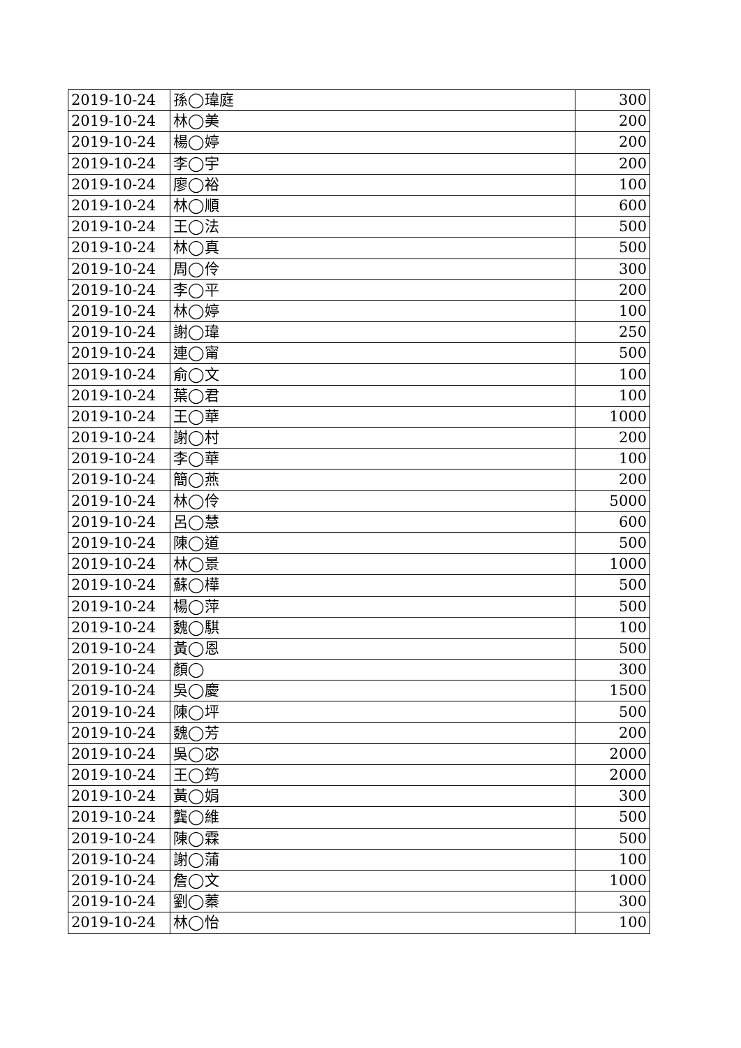| 2019-10-24 | 孫◯瑋庭 | 300 |
| 2019-10-24 | 林◯美 | 200 |
| 2019-10-24 | 楊◯婷 | 200 |
| 2019-10-24 | 李◯宇 | 200 |
| 2019-10-24 | 廖◯裕 | 100 |
| 2019-10-24 | 林◯順 | 600 |
| 2019-10-24 | 王◯法 | 500 |
| 2019-10-24 | 林◯真 | 500 |
| 2019-10-24 | 周◯伶 | 300 |
| 2019-10-24 | 李◯平 | 200 |
| 2019-10-24 | 林◯婷 | 100 |
| 2019-10-24 | 謝◯瑋 | 250 |
| 2019-10-24 | 連◯甯 | 500 |
| 2019-10-24 | 俞◯文 | 100 |
| 2019-10-24 | 葉◯君 | 100 |
| 2019-10-24 | 王◯華 | 1000 |
| 2019-10-24 | 謝◯村 | 200 |
| 2019-10-24 | 李◯華 | 100 |
| 2019-10-24 | 簡◯燕 | 200 |
| 2019-10-24 | 林◯伶 | 5000 |
| 2019-10-24 | 呂◯慧 | 600 |
| 2019-10-24 | 陳◯道 | 500 |
| 2019-10-24 | 林◯景 | 1000 |
| 2019-10-24 | 蘇◯樺 | 500 |
| 2019-10-24 | 楊◯萍 | 500 |
| 2019-10-24 | 魏◯騏 | 100 |
| 2019-10-24 | 黃◯恩 | 500 |
| 2019-10-24 | 顏◯ | 300 |
| 2019-10-24 | 吳◯慶 | 1500 |
| 2019-10-24 | 陳◯坪 | 500 |
| 2019-10-24 | 魏◯芳 | 200 |
| 2019-10-24 | 吳◯宓 | 2000 |
| 2019-10-24 | 王◯筠 | 2000 |
| 2019-10-24 | 黃◯娟 | 300 |
| 2019-10-24 | 龔◯維 | 500 |
| 2019-10-24 | 陳◯霖 | 500 |
| 2019-10-24 | 謝◯蒲 | 100 |
| 2019-10-24 | 詹◯文 | 1000 |
| 2019-10-24 | 劉◯蓁 | 300 |
| 2019-10-24 | 林◯怡 | 100 |